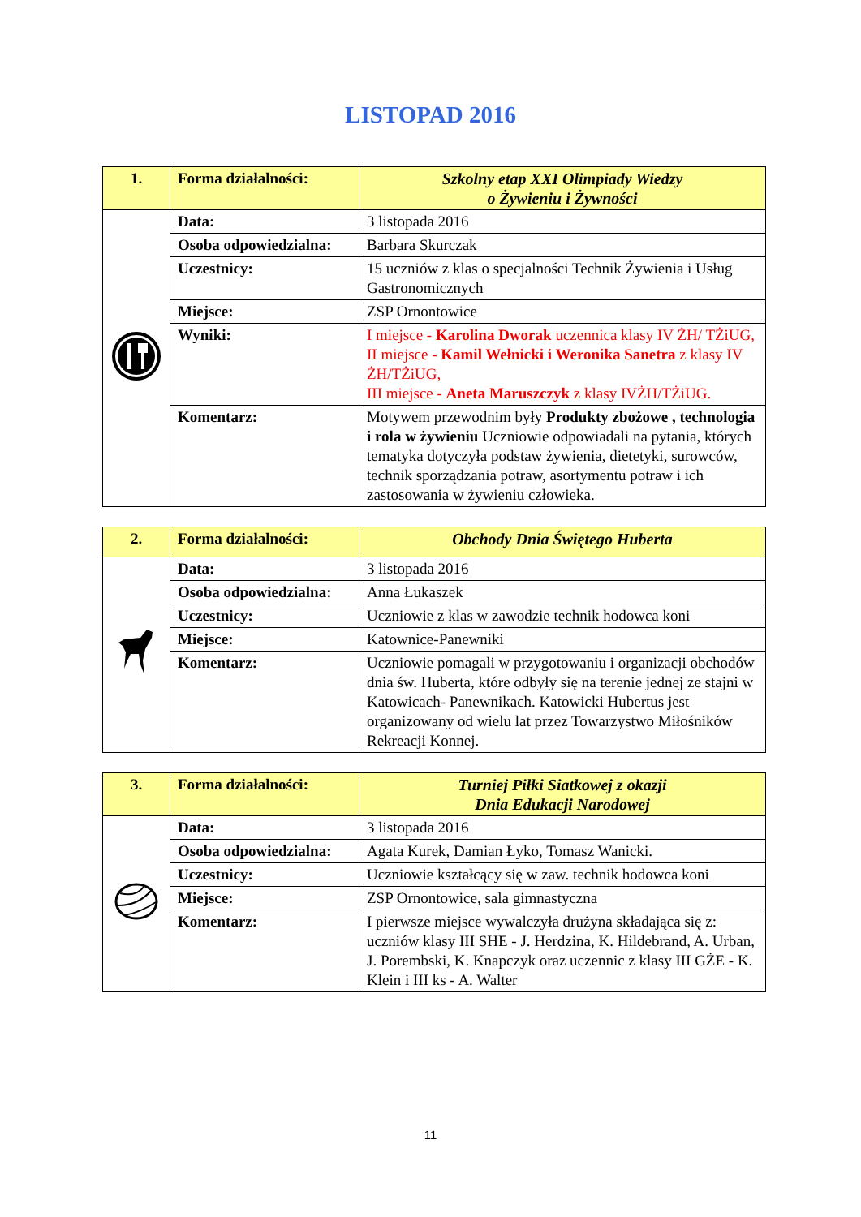LISTOPAD 2016
| 1. | Forma działalności: | Szkolny etap XXI Olimpiady Wiedzy o Żywieniu i Żywności |
| | Data: | 3 listopada 2016 |
| | Osoba odpowiedzialna: | Barbara Skurczak |
| | Uczestnicy: | 15 uczniów z klas o specjalności Technik Żywienia i Usług Gastronomicznych |
| | Miejsce: | ZSP Ornontowice |
| | Wyniki: | I miejsce - Karolina Dworak uczennica klasy IV ŻH/ TŻiUG, II miejsce - Kamil Wełnicki i Weronika Sanetra z klasy IV ŻH/TŻiUG, III miejsce - Aneta Maruszczyk z klasy IVŻH/TŻiUG. |
| | Komentarz: | Motywem przewodnim były Produkty zbożowe , technologia i rola w żywieniu Uczniowie odpowiadali na pytania, których tematyka dotyczyła podstaw żywienia, dietetyki, surowców, technik sporządzania potraw, asortymentu potraw i ich zastosowania w żywieniu człowieka. |
| 2. | Forma działalności: | Obchody Dnia Świętego Huberta |
| | Data: | 3 listopada 2016 |
| | Osoba odpowiedzialna: | Anna Łukaszek |
| | Uczestnicy: | Uczniowie z klas w zawodzie technik hodowca koni |
| | Miejsce: | Katownice-Panewniki |
| | Komentarz: | Uczniowie pomagali w przygotowaniu i organizacji obchodów dnia św. Huberta, które odbyły się na terenie jednej ze stajni w Katowicach- Panewnikach. Katowicki Hubertus jest organizowany od wielu lat przez Towarzystwo Miłośników Rekreacji Konnej. |
| 3. | Forma działalności: | Turniej Piłki Siatkowej z okazji Dnia Edukacji Narodowej |
| | Data: | 3 listopada 2016 |
| | Osoba odpowiedzialna: | Agata Kurek, Damian Łyko, Tomasz Wanicki. |
| | Uczestnicy: | Uczniowie kształcący się w zaw. technik hodowca koni |
| | Miejsce: | ZSP Ornontowice, sala gimnastyczna |
| | Komentarz: | I pierwsze miejsce wywalczyła drużyna składająca się z: uczniów klasy III SHE - J. Herdzina, K. Hildebrand, A. Urban, J. Porembski, K. Knapczyk oraz uczennic z klasy III GŻE - K. Klein i III ks - A. Walter |
11